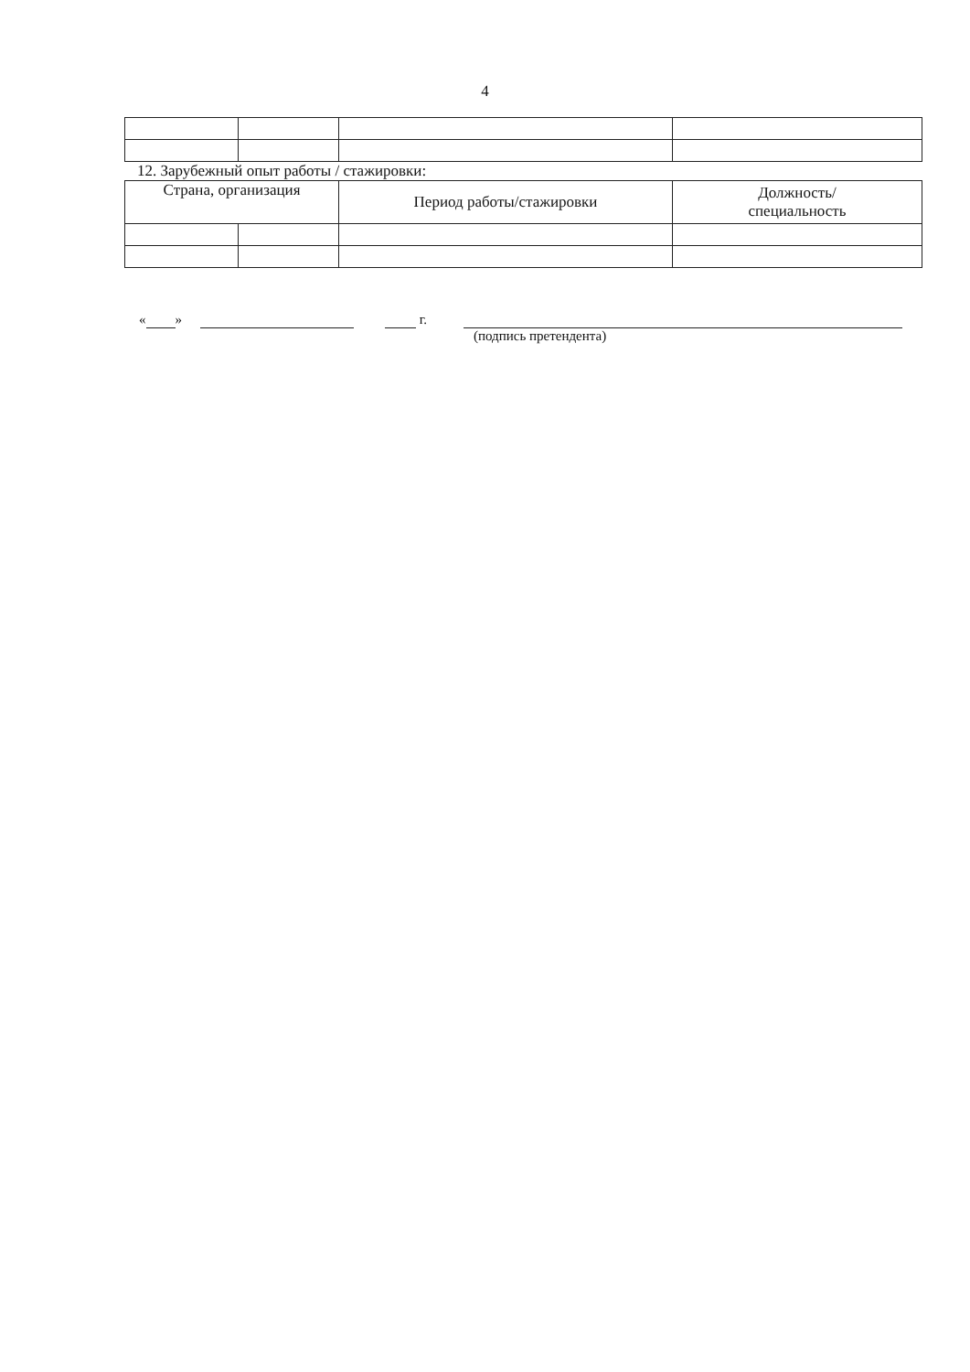4
12. Зарубежный опыт работы / стажировки:
| Страна, организация | | Период работы/стажировки | Должность/ специальность |
« » г.
(подпись претендента)